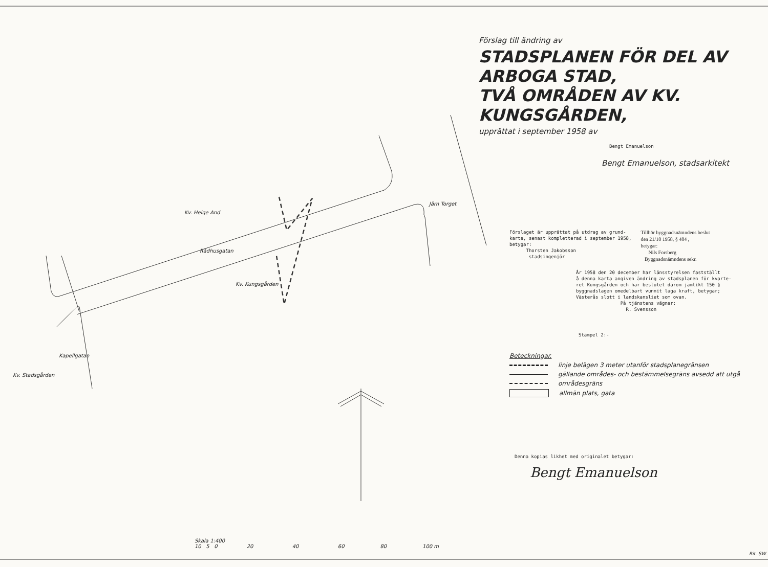Förslag till ändring av
STADSPLANEN FÖR DEL AV ARBOGA STAD,
TVÅ OMRÅDEN AV KV. KUNGSGÅRDEN,
upprättat i september 1958 av
Bengt Emanuelson
Bengt Emanuelson, stadsarkitekt
Förslaget är upprättat på utdrag av grund-
karta, senast kompletterad i september 1958,
betygar:
Thorsten Jakobsson
stadsingenjör
Tillhör byggnadsnämndens beslut
den 21/10 1958, § 484 ,
betygar:
Nils Forsberg
Byggnadsnämndens sekr.
År 1958 den 20 december har länsstyrelsen fastställt
å denna karta angiven ändring av stadsplanen för kvarte-
ret Kungsgården och har beslutet därom jämlikt 150 §
byggnadslagen omedelbart vunnit laga kraft, betygar;
Västerås slott i landskansliet som ovan.
På tjänstens vägnar:
R. Svensson
Stämpel 2:-
Beteckningar.
linje belägen 3 meter utanför stadsplanegränsen
gällande områdes- och bestämmelsegräns avsedd att utgå
områdesgräns
allmän plats, gata
Denna kopias likhet med originalet betygar:
Bengt Emanuelson
Kv. Helge And
Rådhusgatan
Kv. Kungsgården
Järn Torget
Kv. Stadsgården
Kapellgatan
Skala 1:400
10 5 0 20 40 60 80 100 m
Rit. SW.